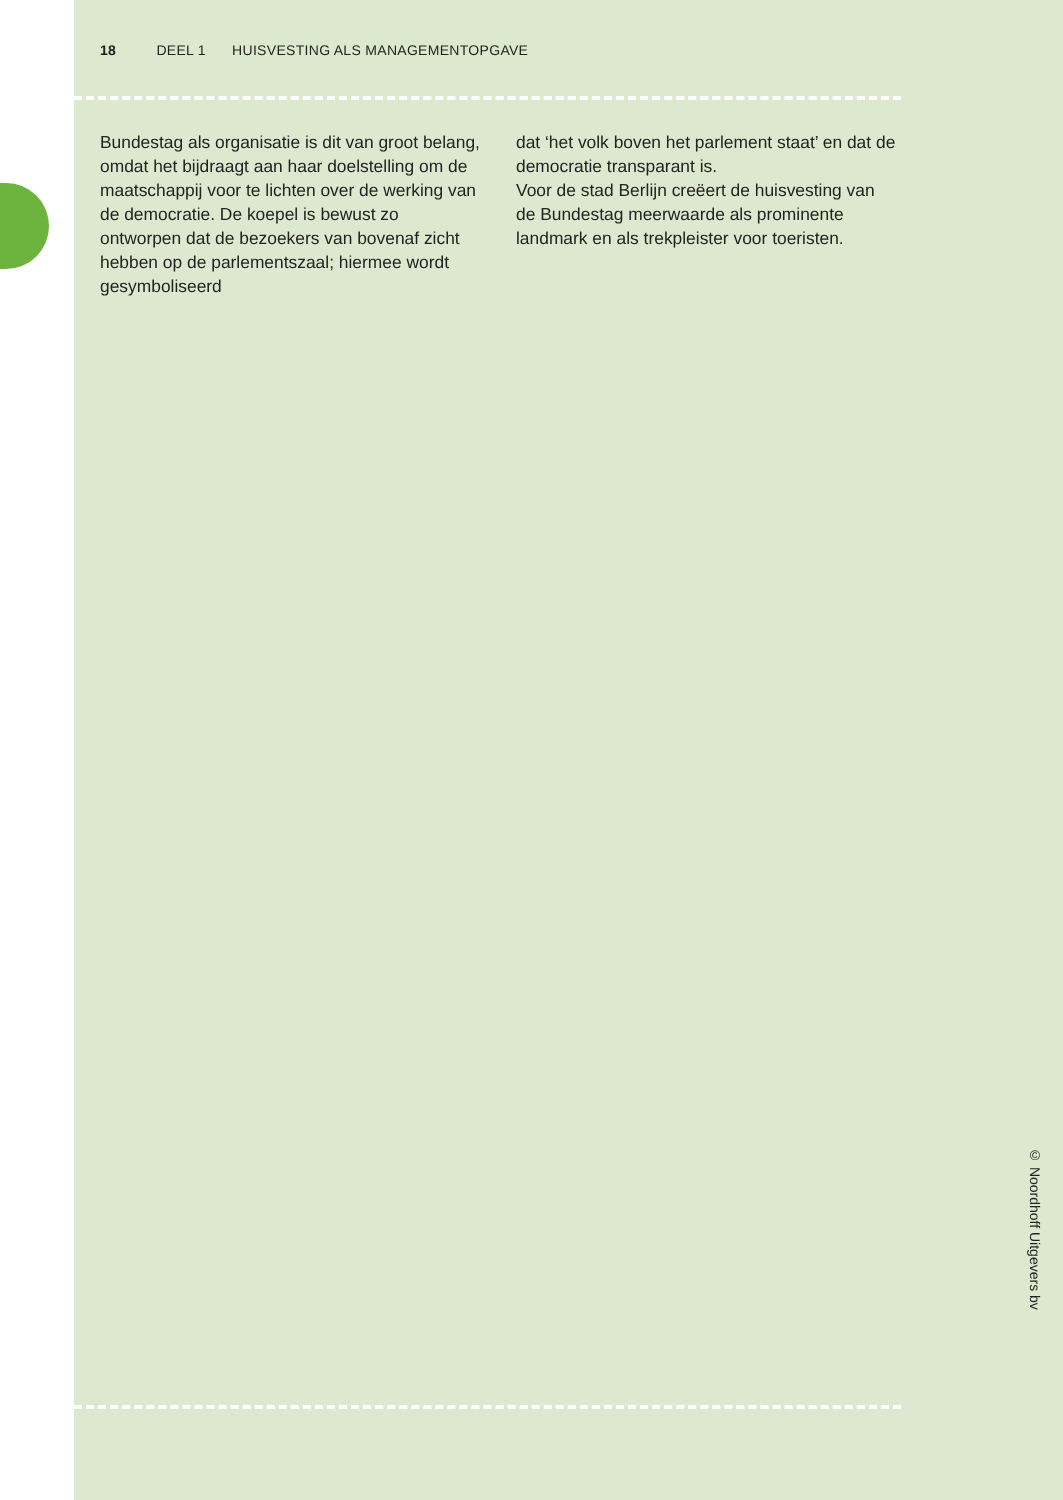18 DEEL 1 HUISVESTING ALS MANAGEMENTOPGAVE
Bundestag als organisatie is dit van groot belang, omdat het bijdraagt aan haar doel­stelling om de maatschappij voor te lichten over de werking van de democratie. De koe­pel is bewust zo ontworpen dat de bezoe­kers van bovenaf zicht hebben op de parle­mentszaal; hiermee wordt gesymboliseerd
dat ‘het volk boven het parlement staat’ en dat de democratie transparant is.
Voor de stad Berlijn creëert de huisvesting van de Bundestag meerwaarde als promi­nente landmark en als trekpleister voor toe­risten.
© Noordhoff Uitgevers bv